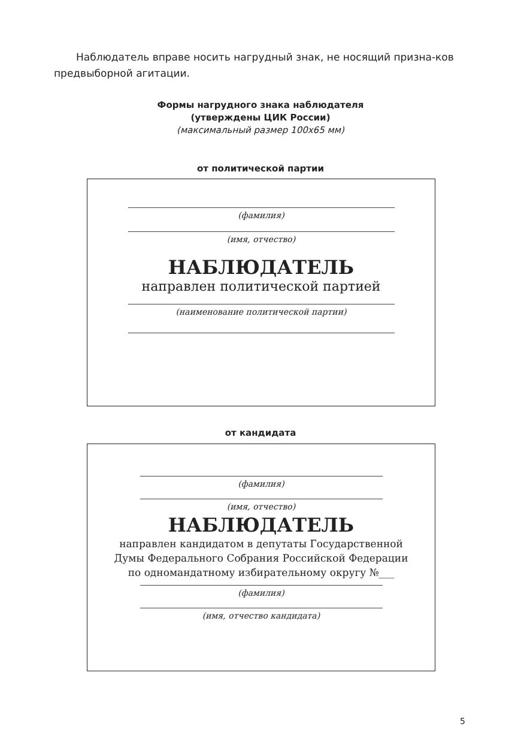Наблюдатель вправе носить нагрудный знак, не носящий призна-ков предвыборной агитации.
Формы нагрудного знака наблюдателя
(утверждены ЦИК России)
(максимальный размер 100х65 мм)
от политической партии
(фамилия)
(имя, отчество)
НАБЛЮДАТЕЛЬ
направлен политической партией
(наименование политической партии)
от кандидата
(фамилия)
(имя, отчество)
НАБЛЮДАТЕЛЬ
направлен кандидатом в депутаты Государственной
Думы Федерального Собрания Российской Федерации
по одномандатному избирательному округу №___
(фамилия)
(имя, отчество кандидата)
5